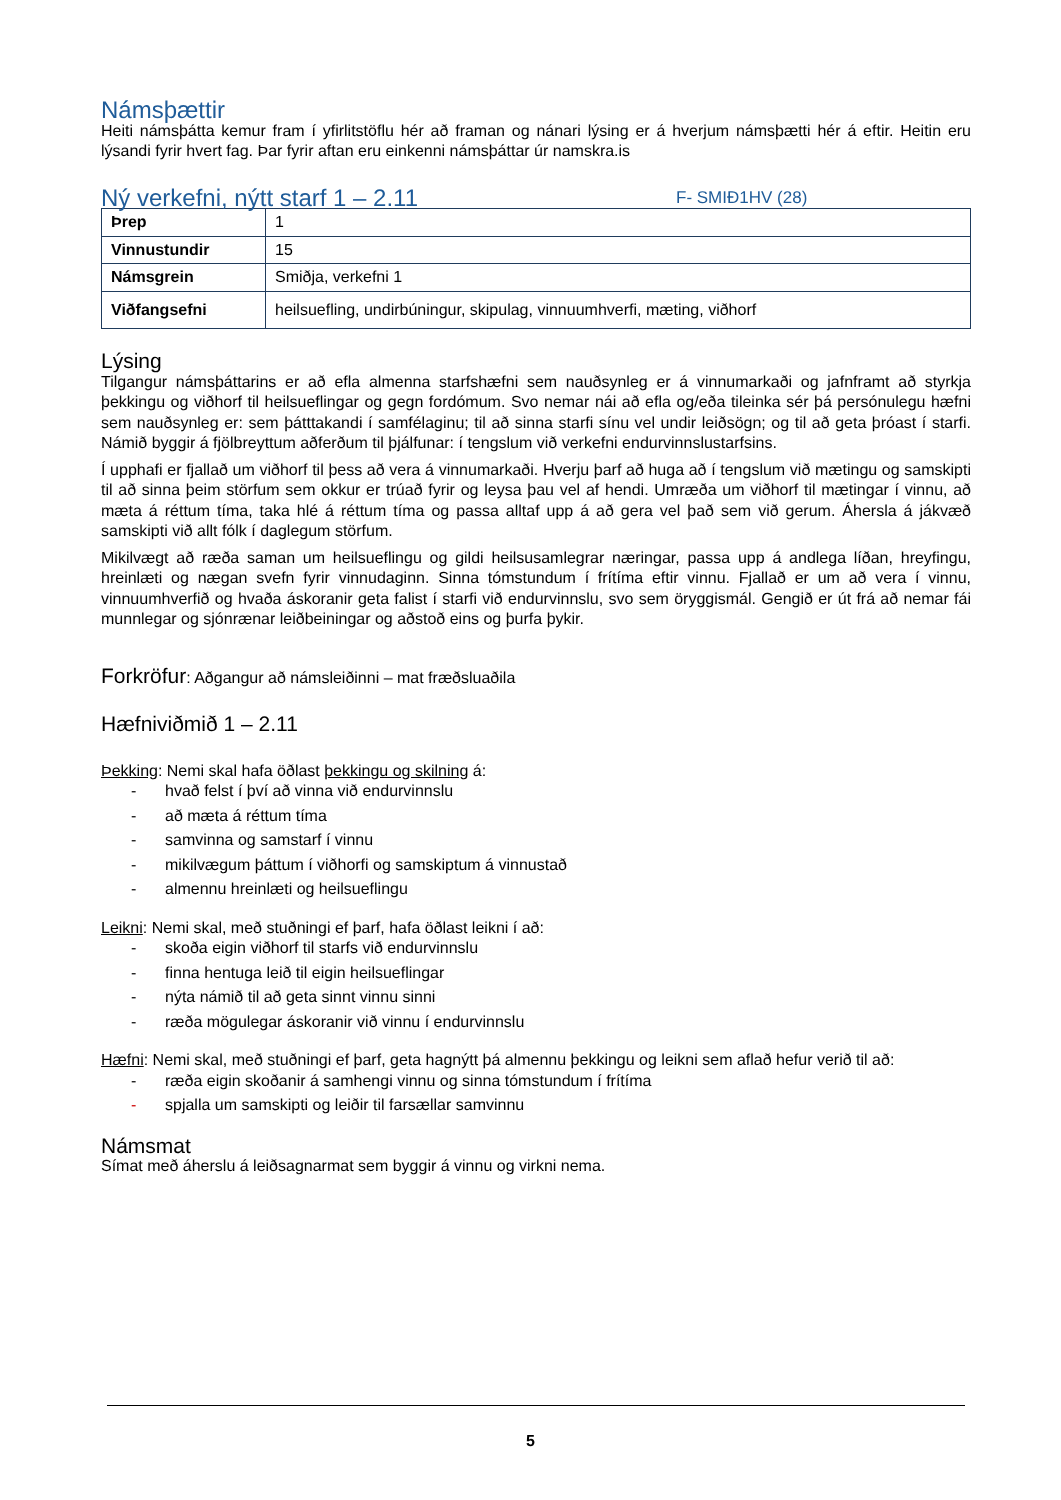Námsþættir
Heiti námsþátta kemur fram í yfirlitstöflu hér að framan og nánari lýsing er á hverjum námsþætti hér á eftir. Heitin eru lýsandi fyrir hvert fag. Þar fyrir aftan eru einkenni námsþáttar úr namskra.is
Ný verkefni, nýtt starf 1 – 2.11
F- SMIÐ1HV (28)
| Þrep | 1 |
| Vinnustundir | 15 |
| Námsgrein | Smiðja, verkefni 1 |
| Viðfangsefni | heilsuefling, undirbúningur, skipulag, vinnuumhverfi, mæting, viðhorf |
Lýsing
Tilgangur námsþáttarins er að efla almenna starfshæfni sem nauðsynleg er á vinnumarkaði og jafnframt að styrkja þekkingu og viðhorf til heilsueflingar og gegn fordómum. Svo nemar nái að efla og/eða tileinka sér þá persónulegu hæfni sem nauðsynleg er: sem þátttakandi í samfélaginu; til að sinna starfi sínu vel undir leiðsögn; og til að geta þróast í starfi. Námið byggir á fjölbreyttum aðferðum til þjálfunar: í tengslum við verkefni endurvinnslustarfsins.
Í upphafi er fjallað um viðhorf til þess að vera á vinnumarkaði. Hverju þarf að huga að í tengslum við mætingu og samskipti til að sinna þeim störfum sem okkur er trúað fyrir og leysa þau vel af hendi. Umræða um viðhorf til mætingar í vinnu, að mæta á réttum tíma, taka hlé á réttum tíma og passa alltaf upp á að gera vel það sem við gerum. Áhersla á jákvæð samskipti við allt fólk í daglegum störfum.
Mikilvægt að ræða saman um heilsueflingu og gildi heilsusamlegrar næringar, passa upp á andlega líðan, hreyfingu, hreinlæti og nægan svefn fyrir vinnudaginn. Sinna tómstundum í frítíma eftir vinnu. Fjallað er um að vera í vinnu, vinnuumhverfið og hvaða áskoranir geta falist í starfi við endurvinnslu, svo sem öryggismál. Gengið er út frá að nemar fái munnlegar og sjónrænar leiðbeiningar og aðstoð eins og þurfa þykir.
Forkröfur: Aðgangur að námsleiðinni – mat fræðsluaðila
Hæfniviðmið 1 – 2.11
Þekking: Nemi skal hafa öðlast þekkingu og skilning á:
- hvað felst í því að vinna við endurvinnslu
- að mæta á réttum tíma
- samvinna og samstarf í vinnu
- mikilvægum þáttum í viðhorfi og samskiptum á vinnustað
- almennu hreinlæti og heilsueflingu
Leikni: Nemi skal, með stuðningi ef þarf, hafa öðlast leikni í að:
- skoða eigin viðhorf til starfs við endurvinnslu
- finna hentuga leið til eigin heilsueflingar
- nýta námið til að geta sinnt vinnu sinni
- ræða mögulegar áskoranir við vinnu í endurvinnslu
Hæfni: Nemi skal, með stuðningi ef þarf, geta hagnýtt þá almennu þekkingu og leikni sem aflað hefur verið til að:
- ræða eigin skoðanir á samhengi vinnu og sinna tómstundum í frítíma
- spjalla um samskipti og leiðir til farsællar samvinnu
Námsmat
Símat með áherslu á leiðsagnarmat sem byggir á vinnu og virkni nema.
5